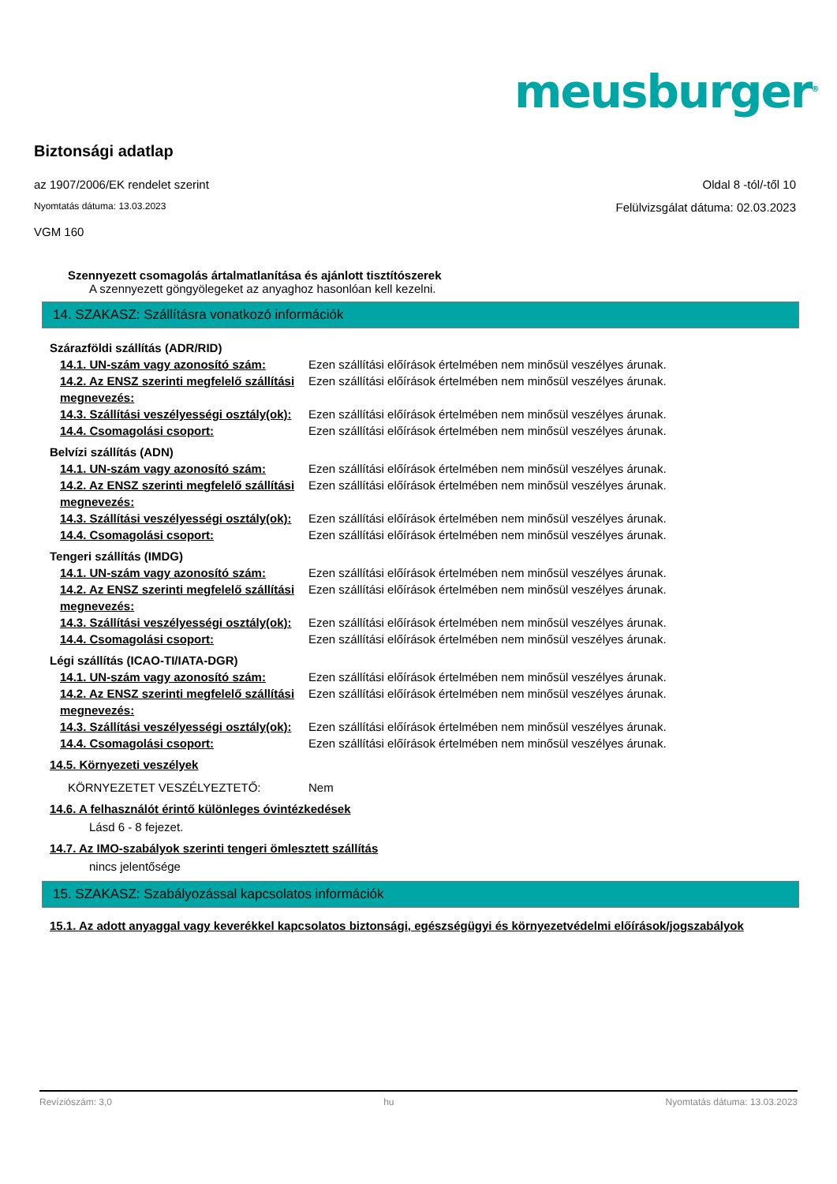meusburger<sup>®</sup>
Biztonsági adatlap
az 1907/2006/EK rendelet szerint Oldal 8 -tól/-től 10
Nyomtatás dátuma: 13.03.2023 Felülvizsgálat dátuma: 02.03.2023
VGM 160
Szennyezett csomagolás ártalmatlanítása és ajánlott tisztítószerek
A szennyezett göngyölegeket az anyaghoz hasonlóan kell kezelni.
14. SZAKASZ: Szállításra vonatkozó információk
| Szárazföldi szállítás (ADR/RID) | |
| 14.1. UN-szám vagy azonosító szám: | Ezen szállítási előírások értelmében nem minősül veszélyes árunak. |
| 14.2. Az ENSZ szerinti megfelelő szállítási megnevezés: | Ezen szállítási előírások értelmében nem minősül veszélyes árunak. |
| 14.3. Szállítási veszélyességi osztály(ok): | Ezen szállítási előírások értelmében nem minősül veszélyes árunak. |
| 14.4. Csomagolási csoport: | Ezen szállítási előírások értelmében nem minősül veszélyes árunak. |
| Belvízi szállítás (ADN) | |
| 14.1. UN-szám vagy azonosító szám: | Ezen szállítási előírások értelmében nem minősül veszélyes árunak. |
| 14.2. Az ENSZ szerinti megfelelő szállítási megnevezés: | Ezen szállítási előírások értelmében nem minősül veszélyes árunak. |
| 14.3. Szállítási veszélyességi osztály(ok): | Ezen szállítási előírások értelmében nem minősül veszélyes árunak. |
| 14.4. Csomagolási csoport: | Ezen szállítási előírások értelmében nem minősül veszélyes árunak. |
| Tengeri szállítás (IMDG) | |
| 14.1. UN-szám vagy azonosító szám: | Ezen szállítási előírások értelmében nem minősül veszélyes árunak. |
| 14.2. Az ENSZ szerinti megfelelő szállítási megnevezés: | Ezen szállítási előírások értelmében nem minősül veszélyes árunak. |
| 14.3. Szállítási veszélyességi osztály(ok): | Ezen szállítási előírások értelmében nem minősül veszélyes árunak. |
| 14.4. Csomagolási csoport: | Ezen szállítási előírások értelmében nem minősül veszélyes árunak. |
| Légi szállítás (ICAO-TI/IATA-DGR) | |
| 14.1. UN-szám vagy azonosító szám: | Ezen szállítási előírások értelmében nem minősül veszélyes árunak. |
| 14.2. Az ENSZ szerinti megfelelő szállítási megnevezés: | Ezen szállítási előírások értelmében nem minősül veszélyes árunak. |
| 14.3. Szállítási veszélyességi osztály(ok): | Ezen szállítási előírások értelmében nem minősül veszélyes árunak. |
| 14.4. Csomagolási csoport: | Ezen szállítási előírások értelmében nem minősül veszélyes árunak. |
| 14.5. Környezeti veszélyek | |
| KÖRNYEZETET VESZÉLYEZTETŐ: | Nem |
| 14.6. A felhasználót érintő különleges óvintézkedések | |
| Lásd 6 - 8 fejezet. | |
| 14.7. Az IMO-szabályok szerinti tengeri ömlesztett szállítás | |
| nincs jelentősége | |
15. SZAKASZ: Szabályozással kapcsolatos információk
15.1. Az adott anyaggal vagy keverékkel kapcsolatos biztonsági, egészségügyi és környezetvédelmi előírások/jogszabályok
Revíziószám: 3,0 hu Nyomtatás dátuma: 13.03.2023